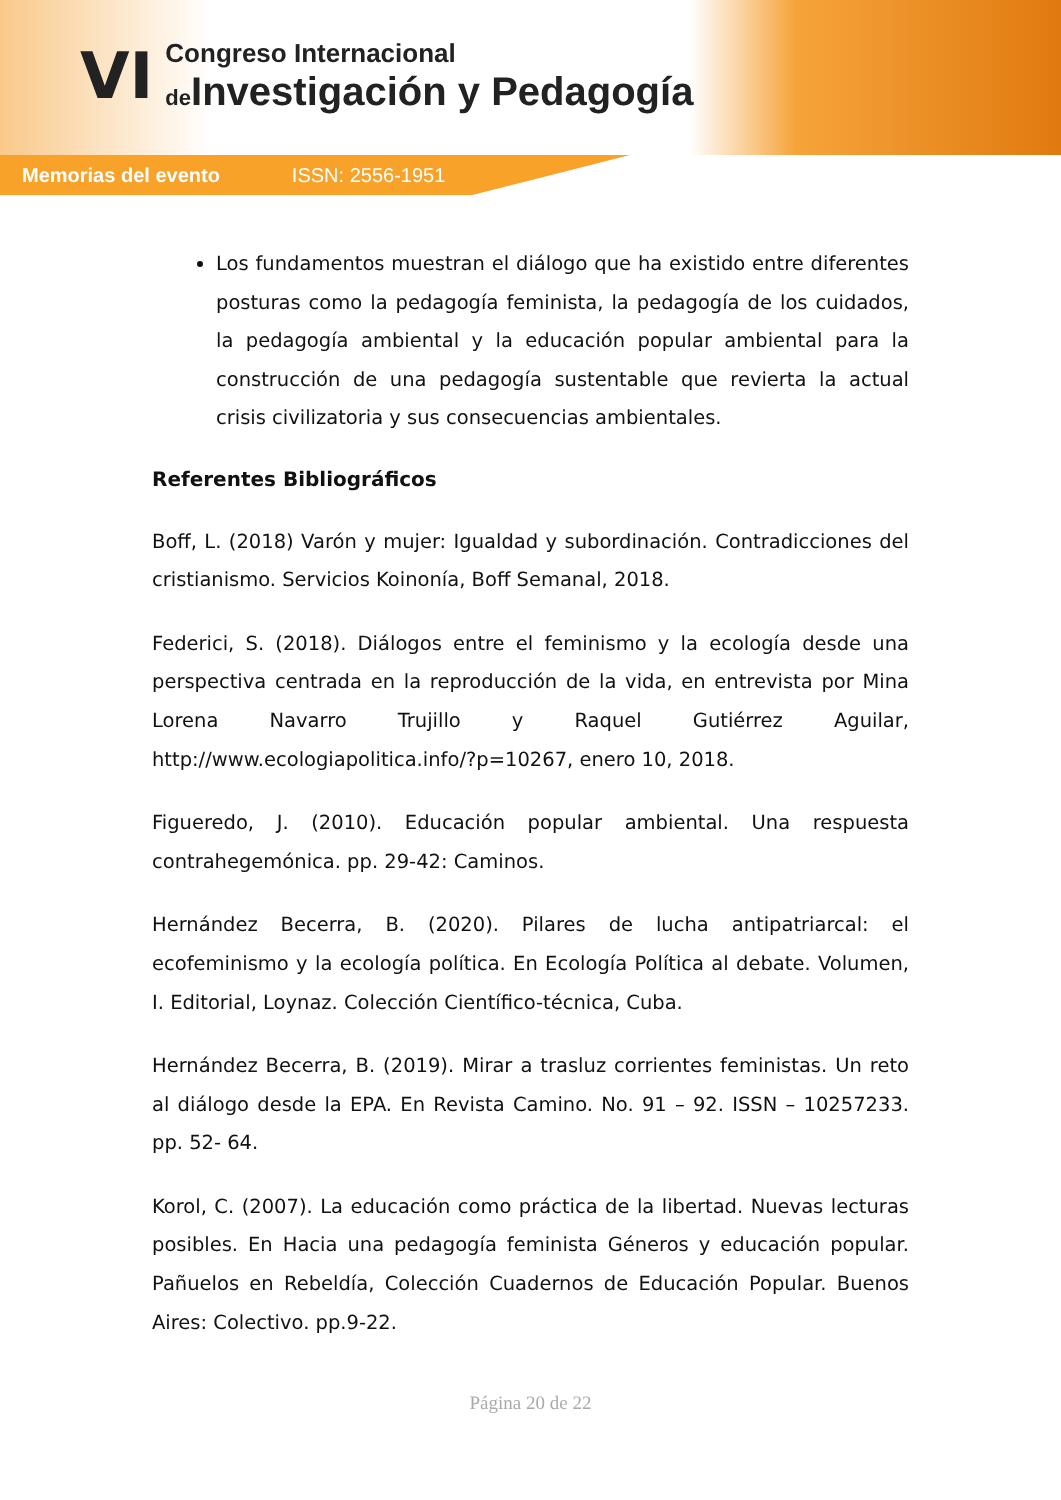VI
Congreso Internacional
de Investigación y Pedagogía
Memorias del evento ISSN: 2556-1951
Los fundamentos muestran el diálogo que ha existido entre diferentes posturas como la pedagogía feminista, la pedagogía de los cuidados, la pedagogía ambiental y la educación popular ambiental para la construcción de una pedagogía sustentable que revierta la actual crisis civilizatoria y sus consecuencias ambientales.
Referentes Bibliográficos
Boff, L. (2018) Varón y mujer: Igualdad y subordinación. Contradicciones del cristianismo. Servicios Koinonía, Boff Semanal, 2018.
Federici, S. (2018). Diálogos entre el feminismo y la ecología desde una perspectiva centrada en la reproducción de la vida, en entrevista por Mina Lorena Navarro Trujillo y Raquel Gutiérrez Aguilar, http://www.ecologiapolitica.info/?p=10267, enero 10, 2018.
Figueredo, J. (2010). Educación popular ambiental. Una respuesta contrahegemónica. pp. 29-42: Caminos.
Hernández Becerra, B. (2020). Pilares de lucha antipatriarcal: el ecofeminismo y la ecología política. En Ecología Política al debate. Volumen, I. Editorial, Loynaz. Colección Científico-técnica, Cuba.
Hernández Becerra, B. (2019). Mirar a trasluz corrientes feministas. Un reto al diálogo desde la EPA. En Revista Camino. No. 91 – 92. ISSN – 10257233. pp. 52- 64.
Korol, C. (2007). La educación como práctica de la libertad. Nuevas lecturas posibles. En Hacia una pedagogía feminista Géneros y educación popular. Pañuelos en Rebeldía, Colección Cuadernos de Educación Popular. Buenos Aires: Colectivo. pp.9-22.
Página 20 de 22